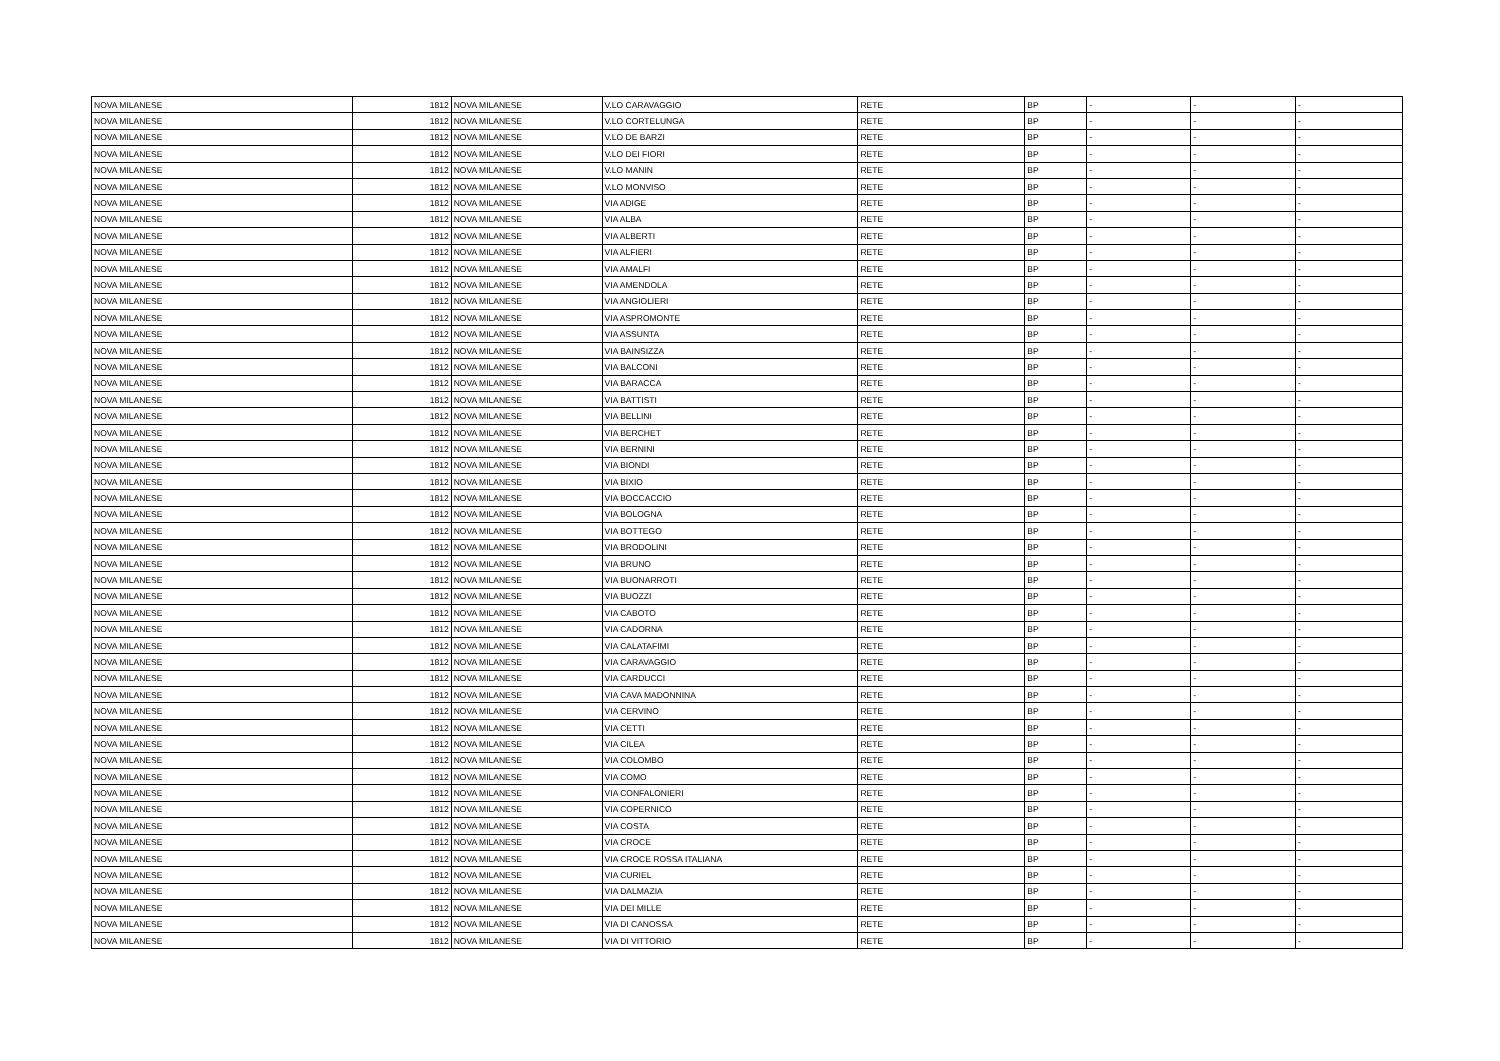| NOVA MILANESE | 1812 | NOVA MILANESE | V.LO CARAVAGGIO | RETE | BP | - | - | - |
| NOVA MILANESE | 1812 | NOVA MILANESE | V.LO CORTELUNGA | RETE | BP | - | - | - |
| NOVA MILANESE | 1812 | NOVA MILANESE | V.LO DE BARZI | RETE | BP | - | - | - |
| NOVA MILANESE | 1812 | NOVA MILANESE | V.LO DEI FIORI | RETE | BP | - | - | - |
| NOVA MILANESE | 1812 | NOVA MILANESE | V.LO MANIN | RETE | BP | - | - | - |
| NOVA MILANESE | 1812 | NOVA MILANESE | V.LO MONVISO | RETE | BP | - | - | - |
| NOVA MILANESE | 1812 | NOVA MILANESE | VIA ADIGE | RETE | BP | - | - | - |
| NOVA MILANESE | 1812 | NOVA MILANESE | VIA ALBA | RETE | BP | - | - | - |
| NOVA MILANESE | 1812 | NOVA MILANESE | VIA ALBERTI | RETE | BP | - | - | - |
| NOVA MILANESE | 1812 | NOVA MILANESE | VIA ALFIERI | RETE | BP | - | - | - |
| NOVA MILANESE | 1812 | NOVA MILANESE | VIA AMALFI | RETE | BP | - | - | - |
| NOVA MILANESE | 1812 | NOVA MILANESE | VIA AMENDOLA | RETE | BP | - | - | - |
| NOVA MILANESE | 1812 | NOVA MILANESE | VIA ANGIOLIERI | RETE | BP | - | - | - |
| NOVA MILANESE | 1812 | NOVA MILANESE | VIA ASPROMONTE | RETE | BP | - | - | - |
| NOVA MILANESE | 1812 | NOVA MILANESE | VIA ASSUNTA | RETE | BP | - | - | - |
| NOVA MILANESE | 1812 | NOVA MILANESE | VIA BAINSIZZA | RETE | BP | - | - | - |
| NOVA MILANESE | 1812 | NOVA MILANESE | VIA BALCONI | RETE | BP | - | - | - |
| NOVA MILANESE | 1812 | NOVA MILANESE | VIA BARACCA | RETE | BP | - | - | - |
| NOVA MILANESE | 1812 | NOVA MILANESE | VIA BATTISTI | RETE | BP | - | - | - |
| NOVA MILANESE | 1812 | NOVA MILANESE | VIA BELLINI | RETE | BP | - | - | - |
| NOVA MILANESE | 1812 | NOVA MILANESE | VIA BERCHET | RETE | BP | - | - | - |
| NOVA MILANESE | 1812 | NOVA MILANESE | VIA BERNINI | RETE | BP | - | - | - |
| NOVA MILANESE | 1812 | NOVA MILANESE | VIA BIONDI | RETE | BP | - | - | - |
| NOVA MILANESE | 1812 | NOVA MILANESE | VIA BIXIO | RETE | BP | - | - | - |
| NOVA MILANESE | 1812 | NOVA MILANESE | VIA BOCCACCIO | RETE | BP | - | - | - |
| NOVA MILANESE | 1812 | NOVA MILANESE | VIA BOLOGNA | RETE | BP | - | - | - |
| NOVA MILANESE | 1812 | NOVA MILANESE | VIA BOTTEGO | RETE | BP | - | - | - |
| NOVA MILANESE | 1812 | NOVA MILANESE | VIA BRODOLINI | RETE | BP | - | - | - |
| NOVA MILANESE | 1812 | NOVA MILANESE | VIA BRUNO | RETE | BP | - | - | - |
| NOVA MILANESE | 1812 | NOVA MILANESE | VIA BUONARROTI | RETE | BP | - | - | - |
| NOVA MILANESE | 1812 | NOVA MILANESE | VIA BUOZZI | RETE | BP | - | - | - |
| NOVA MILANESE | 1812 | NOVA MILANESE | VIA CABOTO | RETE | BP | - | - | - |
| NOVA MILANESE | 1812 | NOVA MILANESE | VIA CADORNA | RETE | BP | - | - | - |
| NOVA MILANESE | 1812 | NOVA MILANESE | VIA CALATAFIMI | RETE | BP | - | - | - |
| NOVA MILANESE | 1812 | NOVA MILANESE | VIA CARAVAGGIO | RETE | BP | - | - | - |
| NOVA MILANESE | 1812 | NOVA MILANESE | VIA CARDUCCI | RETE | BP | - | - | - |
| NOVA MILANESE | 1812 | NOVA MILANESE | VIA CAVA MADONNINA | RETE | BP | - | - | - |
| NOVA MILANESE | 1812 | NOVA MILANESE | VIA CERVINO | RETE | BP | - | - | - |
| NOVA MILANESE | 1812 | NOVA MILANESE | VIA CETTI | RETE | BP | - | - | - |
| NOVA MILANESE | 1812 | NOVA MILANESE | VIA CILEA | RETE | BP | - | - | - |
| NOVA MILANESE | 1812 | NOVA MILANESE | VIA COLOMBO | RETE | BP | - | - | - |
| NOVA MILANESE | 1812 | NOVA MILANESE | VIA COMO | RETE | BP | - | - | - |
| NOVA MILANESE | 1812 | NOVA MILANESE | VIA CONFALONIERI | RETE | BP | - | - | - |
| NOVA MILANESE | 1812 | NOVA MILANESE | VIA COPERNICO | RETE | BP | - | - | - |
| NOVA MILANESE | 1812 | NOVA MILANESE | VIA COSTA | RETE | BP | - | - | - |
| NOVA MILANESE | 1812 | NOVA MILANESE | VIA CROCE | RETE | BP | - | - | - |
| NOVA MILANESE | 1812 | NOVA MILANESE | VIA CROCE ROSSA ITALIANA | RETE | BP | - | - | - |
| NOVA MILANESE | 1812 | NOVA MILANESE | VIA CURIEL | RETE | BP | - | - | - |
| NOVA MILANESE | 1812 | NOVA MILANESE | VIA DALMAZIA | RETE | BP | - | - | - |
| NOVA MILANESE | 1812 | NOVA MILANESE | VIA DEI MILLE | RETE | BP | - | - | - |
| NOVA MILANESE | 1812 | NOVA MILANESE | VIA DI CANOSSA | RETE | BP | - | - | - |
| NOVA MILANESE | 1812 | NOVA MILANESE | VIA DI VITTORIO | RETE | BP | - | - | - |